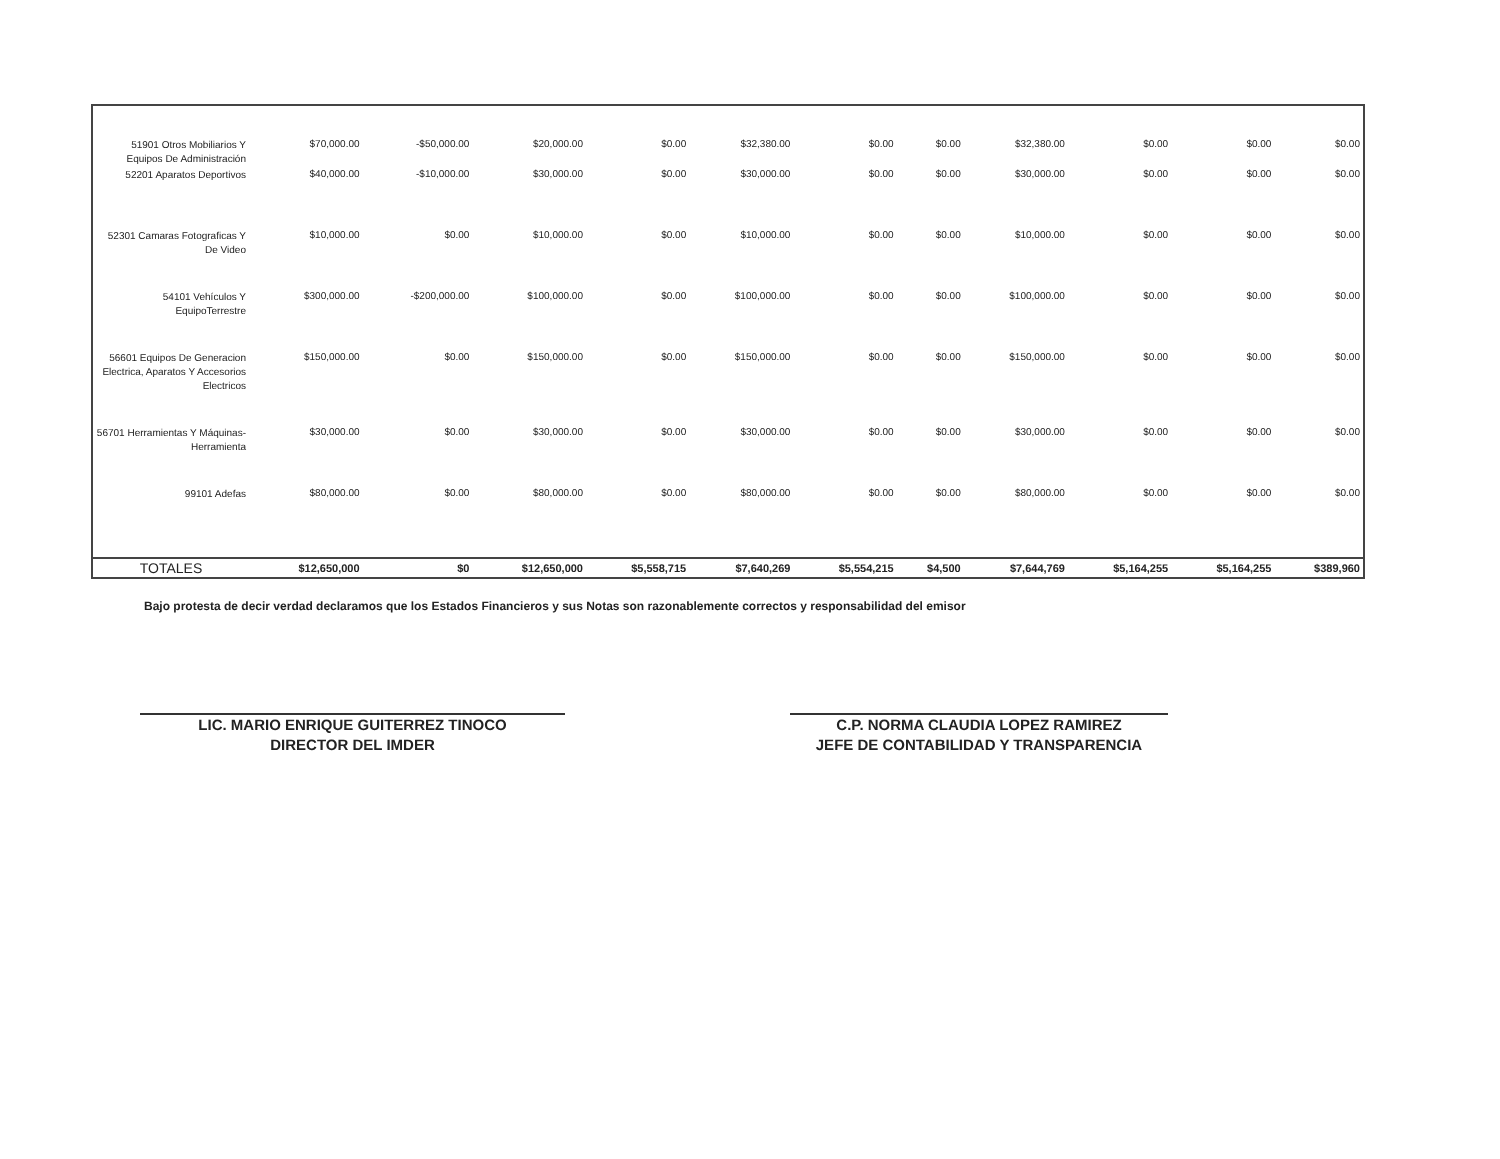| 51901 Otros Mobiliarios Y Equipos De Administración | $70,000.00 | -$50,000.00 | $20,000.00 | $0.00 | $32,380.00 | $0.00 | $0.00 | $32,380.00 | $0.00 | $0.00 | $0.00 |
| 52201 Aparatos Deportivos | $40,000.00 | -$10,000.00 | $30,000.00 | $0.00 | $30,000.00 | $0.00 | $0.00 | $30,000.00 | $0.00 | $0.00 | $0.00 |
| 52301 Camaras Fotograficas Y De Video | $10,000.00 | $0.00 | $10,000.00 | $0.00 | $10,000.00 | $0.00 | $0.00 | $10,000.00 | $0.00 | $0.00 | $0.00 |
| 54101 Vehículos Y EquipoTerrestre | $300,000.00 | -$200,000.00 | $100,000.00 | $0.00 | $100,000.00 | $0.00 | $0.00 | $100,000.00 | $0.00 | $0.00 | $0.00 |
| 56601 Equipos De Generacion Electrica, Aparatos Y Accesorios Electricos | $150,000.00 | $0.00 | $150,000.00 | $0.00 | $150,000.00 | $0.00 | $0.00 | $150,000.00 | $0.00 | $0.00 | $0.00 |
| 56701 Herramientas Y Máquinas-Herramienta | $30,000.00 | $0.00 | $30,000.00 | $0.00 | $30,000.00 | $0.00 | $0.00 | $30,000.00 | $0.00 | $0.00 | $0.00 |
| 99101 Adefas | $80,000.00 | $0.00 | $80,000.00 | $0.00 | $80,000.00 | $0.00 | $0.00 | $80,000.00 | $0.00 | $0.00 | $0.00 |
| TOTALES | $12,650,000 | $0 | $12,650,000 | $5,558,715 | $7,640,269 | $5,554,215 | $4,500 | $7,644,769 | $5,164,255 | $5,164,255 | $389,960 |
Bajo protesta de decir verdad declaramos que los Estados Financieros y sus Notas son razonablemente correctos y responsabilidad del emisor
LIC. MARIO ENRIQUE GUITERREZ TINOCO
DIRECTOR DEL IMDER
C.P. NORMA CLAUDIA LOPEZ RAMIREZ
JEFE DE CONTABILIDAD Y TRANSPARENCIA